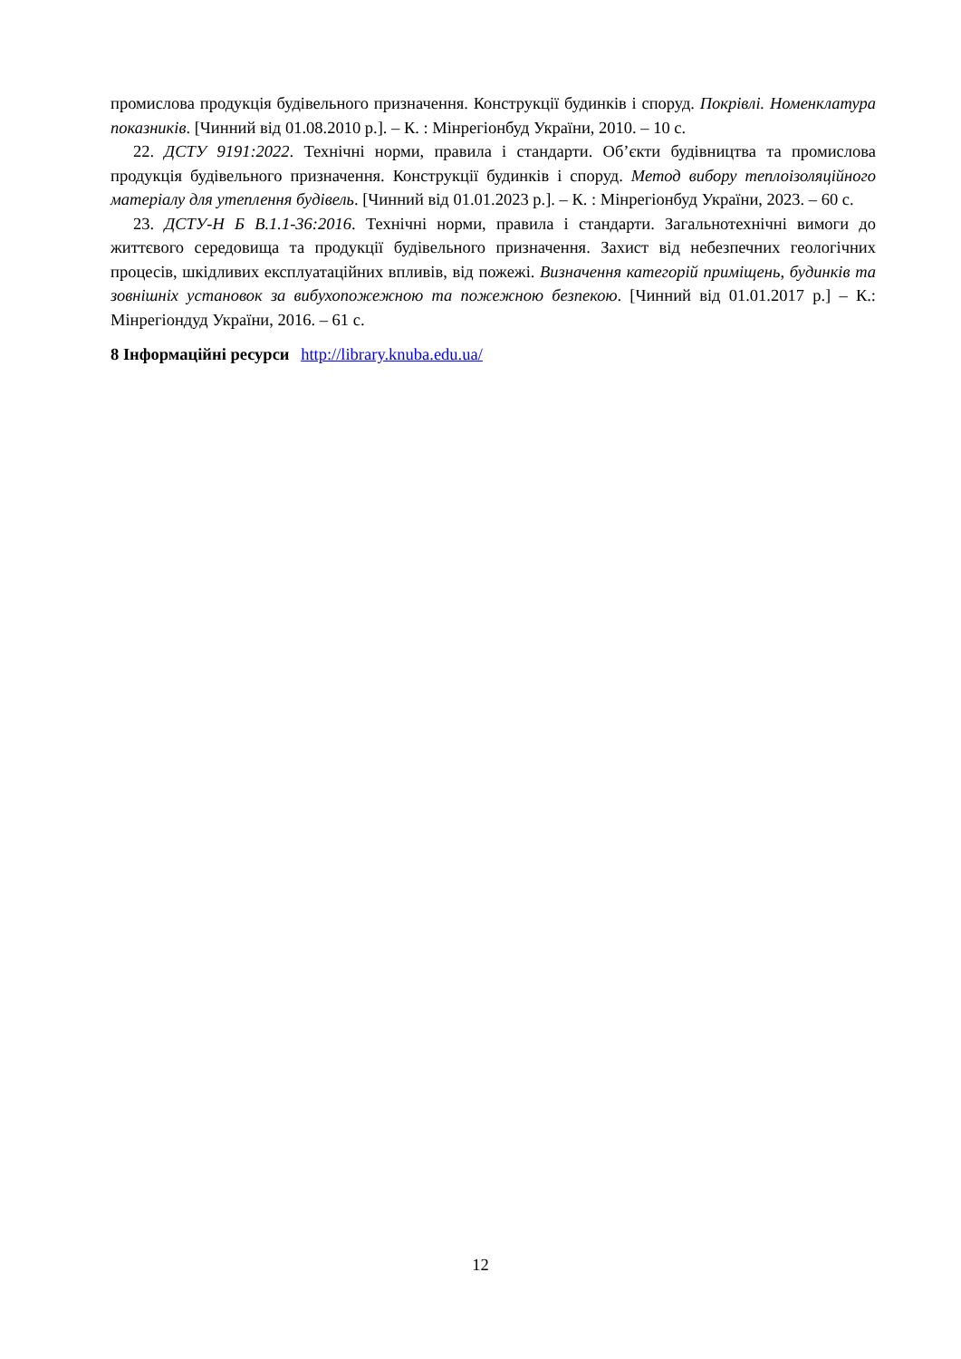промислова продукція будівельного призначення. Конструкції будинків і споруд. Покрівлі. Номенклатура показників. [Чинний від 01.08.2010 р.]. – К. : Мінрегіонбуд України, 2010. – 10 с.
22. ДСТУ 9191:2022. Технічні норми, правила і стандарти. Об’єкти будівництва та промислова продукція будівельного призначення. Конструкції будинків і споруд. Метод вибору теплоізоляційного матеріалу для утеплення будівель. [Чинний від 01.01.2023 р.]. – К. : Мінрегіонбуд України, 2023. – 60 с.
23. ДСТУ-Н Б В.1.1-36:2016. Технічні норми, правила і стандарти. Загальнотехнічні вимоги до життєвого середовища та продукції будівельного призначення. Захист від небезпечних геологічних процесів, шкідливих експлуатаційних впливів, від пожежі. Визначення категорій приміщень, будинків та зовнішніх установок за вибухопожежною та пожежною безпекою. [Чинний від 01.01.2017 р.] – К.: Мінрегіондуд України, 2016. – 61 с.
8 Інформаційні ресурси http://library.knuba.edu.ua/
12